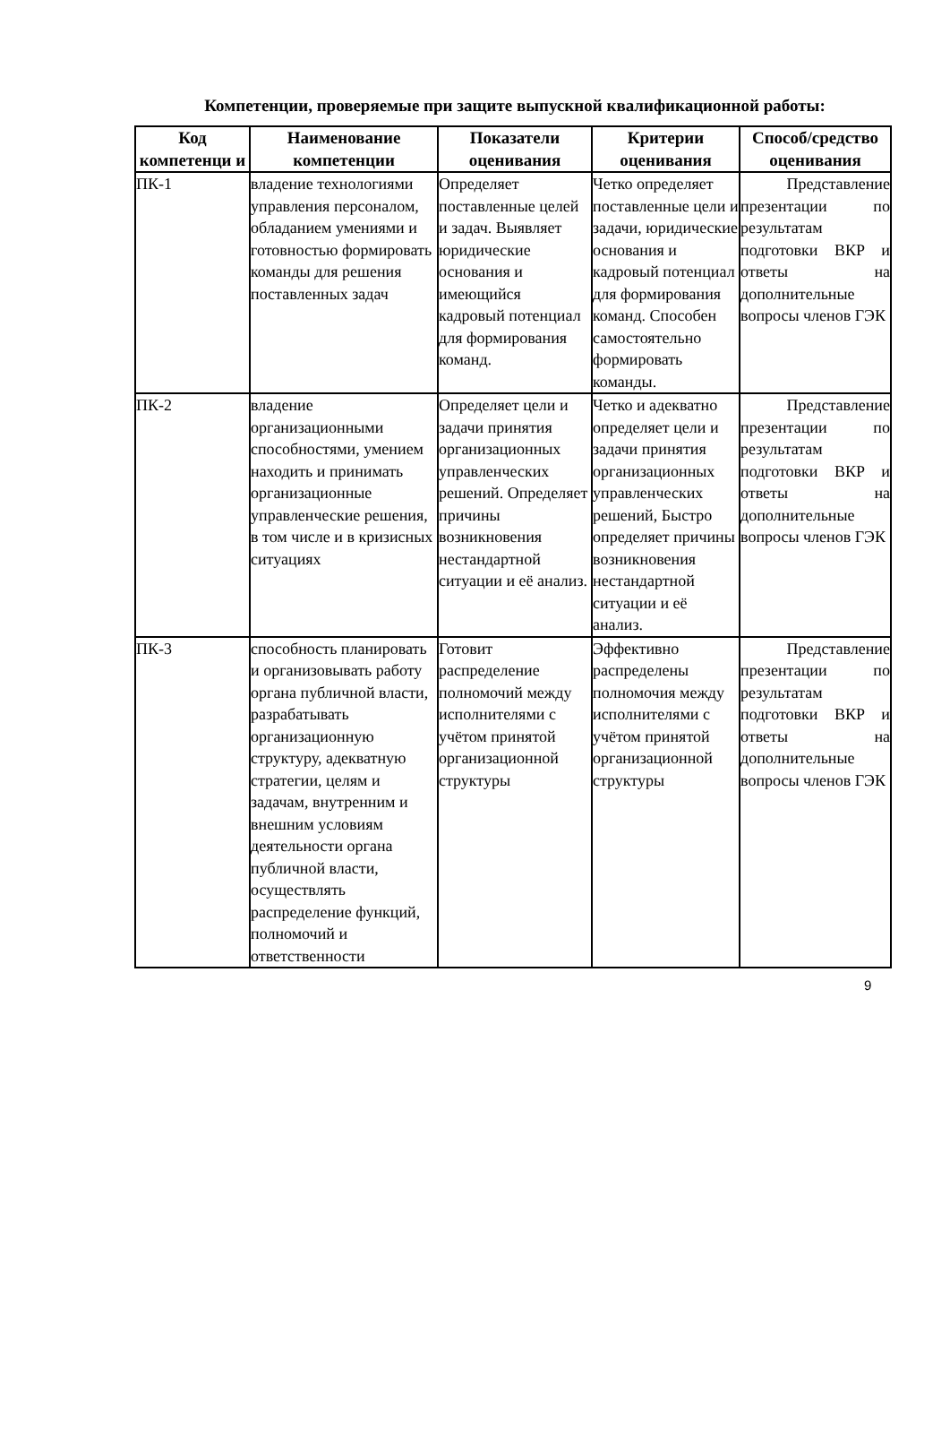Компетенции, проверяемые при защите выпускной квалификационной работы:
| Код компетенци и | Наименование компетенции | Показатели оценивания | Критерии оценивания | Способ/средство оценивания |
| --- | --- | --- | --- | --- |
| ПК-1 | владение технологиями управления персоналом, обладанием умениями и готовностью формировать команды для решения поставленных задач | Определяет поставленные целей и задач. Выявляет юридические основания и имеющийся кадровый потенциал для формирования команд. | Четко определяет поставленные цели и задачи, юридические основания и кадровый потенциал для формирования команд. Способен самостоятельно формировать команды. | Представление презентации по результатам подготовки ВКР и ответы на дополнительные вопросы членов ГЭК |
| ПК-2 | владение организационными способностями, умением находить и принимать организационные управленческие решения, в том числе и в кризисных ситуациях | Определяет цели и задачи принятия организационных управленческих решений. Определяет причины возникновения нестандартной ситуации и её анализ. | Четко и адекватно определяет цели и задачи принятия организационных управленческих решений, Быстро определяет причины возникновения нестандартной ситуации и её анализ. | Представление презентации по результатам подготовки ВКР и ответы на дополнительные вопросы членов ГЭК |
| ПК-3 | способность планировать и организовывать работу органа публичной власти, разрабатывать организационную структуру, адекватную стратегии, целям и задачам, внутренним и внешним условиям деятельности органа публичной власти, осуществлять распределение функций, полномочий и ответственности | Готовит распределение полномочий между исполнителями с учётом принятой организационной структуры | Эффективно распределены полномочия между исполнителями с учётом принятой организационной структуры | Представление презентации по результатам подготовки ВКР и ответы на дополнительные вопросы членов ГЭК |
9